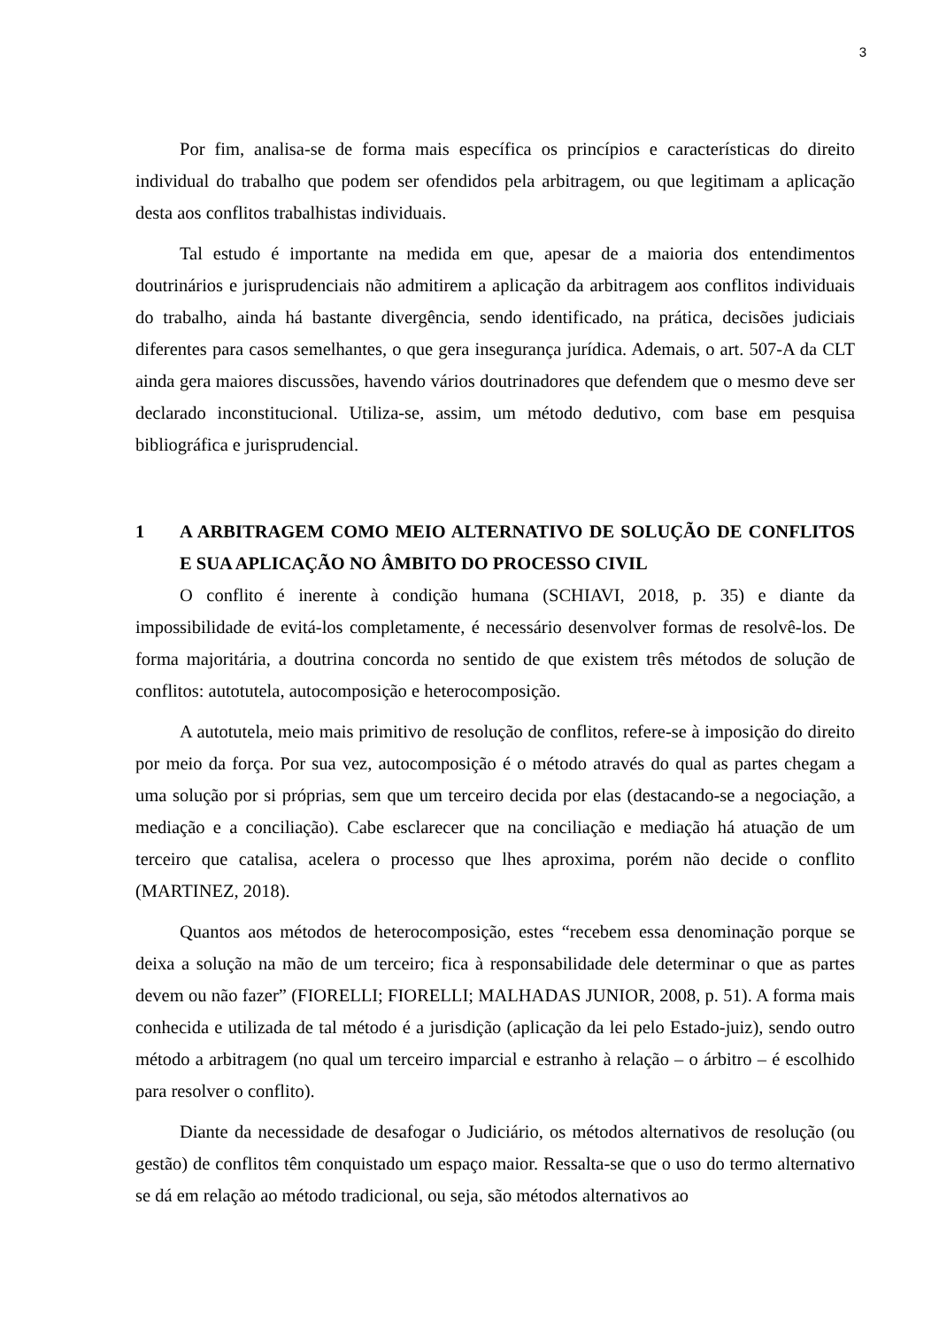3
Por fim, analisa-se de forma mais específica os princípios e características do direito individual do trabalho que podem ser ofendidos pela arbitragem, ou que legitimam a aplicação desta aos conflitos trabalhistas individuais.
Tal estudo é importante na medida em que, apesar de a maioria dos entendimentos doutrinários e jurisprudenciais não admitirem a aplicação da arbitragem aos conflitos individuais do trabalho, ainda há bastante divergência, sendo identificado, na prática, decisões judiciais diferentes para casos semelhantes, o que gera insegurança jurídica. Ademais, o art. 507-A da CLT ainda gera maiores discussões, havendo vários doutrinadores que defendem que o mesmo deve ser declarado inconstitucional. Utiliza-se, assim, um método dedutivo, com base em pesquisa bibliográfica e jurisprudencial.
1 A ARBITRAGEM COMO MEIO ALTERNATIVO DE SOLUÇÃO DE CONFLITOS E SUA APLICAÇÃO NO ÂMBITO DO PROCESSO CIVIL
O conflito é inerente à condição humana (SCHIAVI, 2018, p. 35) e diante da impossibilidade de evitá-los completamente, é necessário desenvolver formas de resolvê-los. De forma majoritária, a doutrina concorda no sentido de que existem três métodos de solução de conflitos: autotutela, autocomposição e heterocomposição.
A autotutela, meio mais primitivo de resolução de conflitos, refere-se à imposição do direito por meio da força. Por sua vez, autocomposição é o método através do qual as partes chegam a uma solução por si próprias, sem que um terceiro decida por elas (destacando-se a negociação, a mediação e a conciliação). Cabe esclarecer que na conciliação e mediação há atuação de um terceiro que catalisa, acelera o processo que lhes aproxima, porém não decide o conflito (MARTINEZ, 2018).
Quantos aos métodos de heterocomposição, estes “recebem essa denominação porque se deixa a solução na mão de um terceiro; fica à responsabilidade dele determinar o que as partes devem ou não fazer” (FIORELLI; FIORELLI; MALHADAS JUNIOR, 2008, p. 51). A forma mais conhecida e utilizada de tal método é a jurisdição (aplicação da lei pelo Estado-juiz), sendo outro método a arbitragem (no qual um terceiro imparcial e estranho à relação – o árbitro – é escolhido para resolver o conflito).
Diante da necessidade de desafogar o Judiciário, os métodos alternativos de resolução (ou gestão) de conflitos têm conquistado um espaço maior. Ressalta-se que o uso do termo alternativo se dá em relação ao método tradicional, ou seja, são métodos alternativos ao